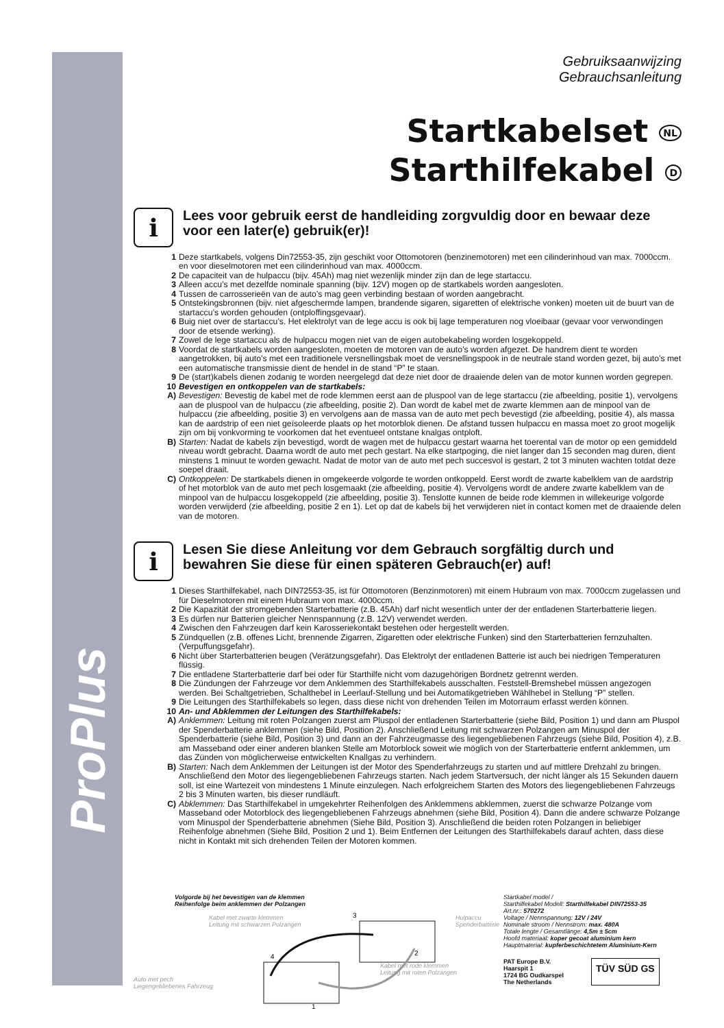ProPlus
Gebruiksaanwijzing
Gebrauchsanleitung
Startkabelset NL
Starthilfekabel D
i
Lees voor gebruik eerst de handleiding zorgvuldig door en bewaar deze voor een later(e) gebruik(er)!
1 Deze startkabels, volgens Din72553-35, zijn geschikt voor Ottomotoren (benzinemotoren) met een cilinderinhoud van max. 7000ccm. en voor dieselmotoren met een cilinderinhoud van max. 4000ccm.
2 De capaciteit van de hulpaccu (bijv. 45Ah) mag niet wezenlijk minder zijn dan de lege startaccu.
3 Alleen accu’s met dezelfde nominale spanning (bijv. 12V) mogen op de startkabels worden aangesloten.
4 Tussen de carrosserieën van de auto’s mag geen verbinding bestaan of worden aangebracht.
5 Ontstekingsbronnen (bijv. niet afgeschermde lampen, brandende sigaren, sigaretten of elektrische vonken) moeten uit de buurt van de startaccu’s worden gehouden (ontploffingsgevaar).
6 Buig niet over de startaccu’s. Het elektrolyt van de lege accu is ook bij lage temperaturen nog vloeibaar (gevaar voor verwondingen door de etsende werking).
7 Zowel de lege startaccu als de hulpaccu mogen niet van de eigen autobekabeling worden losgekoppeld.
8 Voordat de startkabels worden aangesloten, moeten de motoren van de auto’s worden afgezet. De handrem dient te worden aangetrokken, bij auto’s met een traditionele versnellingsbak moet de versnellingspook in de neutrale stand worden gezet, bij auto’s met een automatische transmissie dient de hendel in de stand “P” te staan.
9 De (start)kabels dienen zodanig te worden neergelegd dat deze niet door de draaiende delen van de motor kunnen worden gegrepen.
10 Bevestigen en ontkoppelen van de startkabels:
A) Bevestigen: Bevestig de kabel met de rode klemmen eerst aan de pluspool van de lege startaccu (zie afbeelding, positie 1), vervolgens aan de pluspool van de hulpaccu (zie afbeelding, positie 2). Dan wordt de kabel met de zwarte klemmen aan de minpool van de hulpaccu (zie afbeelding, positie 3) en vervolgens aan de massa van de auto met pech bevestigd (zie afbeelding, positie 4), als massa kan de aardstrip of een niet geïsoleerde plaats op het motorblok dienen. De afstand tussen hulpaccu en massa moet zo groot mogelijk zijn om bij vonkvorming te voorkomen dat het eventueel ontstane knalgas ontploft.
B) Starten: Nadat de kabels zijn bevestigd, wordt de wagen met de hulpaccu gestart waarna het toerental van de motor op een gemiddeld niveau wordt gebracht. Daarna wordt de auto met pech gestart. Na elke startpoging, die niet langer dan 15 seconden mag duren, dient minstens 1 minuut te worden gewacht. Nadat de motor van de auto met pech succesvol is gestart, 2 tot 3 minuten wachten totdat deze soepel draait.
C) Ontkoppelen: De startkabels dienen in omgekeerde volgorde te worden ontkoppeld. Eerst wordt de zwarte kabelklem van de aardstrip of het motorblok van de auto met pech losgemaakt (zie afbeelding, positie 4). Vervolgens wordt de andere zwarte kabelklem van de minpool van de hulpaccu losgekoppeld (zie afbeelding, positie 3). Tenslotte kunnen de beide rode klemmen in willekeurige volgorde worden verwijderd (zie afbeelding, positie 2 en 1). Let op dat de kabels bij het verwijderen niet in contact komen met de draaiende delen van de motoren.
i
Lesen Sie diese Anleitung vor dem Gebrauch sorgfältig durch und bewahren Sie diese für einen späteren Gebrauch(er) auf!
1 Dieses Starthilfekabel, nach DIN72553-35, ist für Ottomotoren (Benzinmotoren) mit einem Hubraum von max. 7000ccm zugelassen und für Dieselmotoren mit einem Hubraum von max. 4000ccm.
2 Die Kapazität der stromgebenden Starterbatterie (z.B. 45Ah) darf nicht wesentlich unter der der entladenen Starterbatterie liegen.
3 Es dürfen nur Batterien gleicher Nennspannung (z.B. 12V) verwendet werden.
4 Zwischen den Fahrzeugen darf kein Karosseriekontakt bestehen oder hergestellt werden.
5 Zündquellen (z.B. offenes Licht, brennende Zigarren, Zigaretten oder elektrische Funken) sind den Starterbatterien fernzuhalten. (Verpuffungsgefahr).
6 Nicht über Starterbatterien beugen (Verätzungsgefahr). Das Elektrolyt der entladenen Batterie ist auch bei niedrigen Temperaturen flüssig.
7 Die entladene Starterbatterie darf bei oder für Starthilfe nicht vom dazugehörigen Bordnetz getrennt werden.
8 Die Zündungen der Fahrzeuge vor dem Anklemmen des Starthilfekabels ausschalten. Feststell-Bremshebel müssen angezogen werden. Bei Schaltgetrieben, Schalthebel in Leerlauf-Stellung und bei Automatikgetrieben Wählhebel in Stellung “P” stellen.
9 Die Leitungen des Starthilfekabels so legen, dass diese nicht von drehenden Teilen im Motorraum erfasst werden können.
10 An- und Abklemmen der Leitungen des Starthilfekabels:
A) Anklemmen: Leitung mit roten Polzangen zuerst am Pluspol der entladenen Starterbatterie (siehe Bild, Position 1) und dann am Pluspol der Spenderbatterie anklemmen (siehe Bild, Position 2). Anschließend Leitung mit schwarzen Polzangen am Minuspol der Spenderbatterie (siehe Bild, Position 3) und dann an der Fahrzeugmasse des liegengebliebenen Fahrzeugs (siehe Bild, Position 4), z.B. am Masseband oder einer anderen blanken Stelle am Motorblock soweit wie möglich von der Starterbatterie entfernt anklemmen, um das Zünden von möglicherweise entwickelten Knallgas zu verhindern.
B) Starten: Nach dem Anklemmen der Leitungen ist der Motor des Spenderfahrzeugs zu starten und auf mittlere Drehzahl zu bringen. Anschließend den Motor des liegengebliebenen Fahrzeugs starten. Nach jedem Startversuch, der nicht länger als 15 Sekunden dauern soll, ist eine Wartezeit von mindestens 1 Minute einzulegen. Nach erfolgreichem Starten des Motors des liegengebliebenen Fahrzeugs 2 bis 3 Minuten warten, bis dieser rundläuft.
C) Abklemmen: Das Starthilfekabel in umgekehrter Reihenfolgen des Anklemmens abklemmen, zuerst die schwarze Polzange vom Masseband oder Motorblock des liegengebliebenen Fahrzeugs abnehmen (siehe Bild, Position 4). Dann die andere schwarze Polzange vom Minuspol der Spenderbatterie abnehmen (Siehe Bild, Position 3). Anschließend die beiden roten Polzangen in beliebiger Reihenfolge abnehmen (Siehe Bild, Position 2 und 1). Beim Entfernen der Leitungen des Starthilfekabels darauf achten, dass diese nicht in Kontakt mit sich drehenden Teilen der Motoren kommen.
Volgorde bij het bevestigen van de klemmen
Reihenfolge beim anklemmen der Polzangen
Kabel met zwarte klemmen
Leitung mit schwarzen Polzangen
Hulpaccu
Spenderbatterie
3
2
4
1
Kabel met rode klemmen
Leitung mit roten Polzangen
Auto met pech
Liegengebliebenes Fahrzeug
Startkabel model /
Starthilfekabel Modell: Starthilfekabel DIN72553-35
Art.nr.: 570272
Voltage / Nennspannung: 12V / 24V
Nominale stroom / Nennstrom: max. 480A
Totale lengte / Gesamtlänge: 4,5m ± 5cm
Hoofd materiaal: koper gecoat aluminium kern
Hauptmaterial: kupferbeschichtetem Aluminium-Kern
PAT Europe B.V.
Haarspit 1
1724 BG Oudkarspel
The Netherlands
TÜV SÜD GS